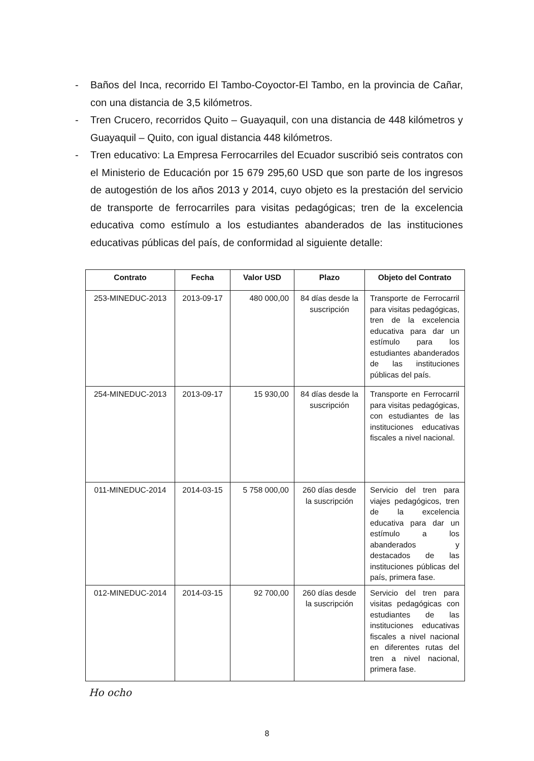- Baños del Inca, recorrido El Tambo-Coyoctor-El Tambo, en la provincia de Cañar, con una distancia de 3,5 kilómetros.
- Tren Crucero, recorridos Quito – Guayaquil, con una distancia de 448 kilómetros y Guayaquil – Quito, con igual distancia 448 kilómetros.
- Tren educativo: La Empresa Ferrocarriles del Ecuador suscribió seis contratos con el Ministerio de Educación por 15 679 295,60 USD que son parte de los ingresos de autogestión de los años 2013 y 2014, cuyo objeto es la prestación del servicio de transporte de ferrocarriles para visitas pedagógicas; tren de la excelencia educativa como estímulo a los estudiantes abanderados de las instituciones educativas públicas del país, de conformidad al siguiente detalle:
| Contrato | Fecha | Valor USD | Plazo | Objeto del Contrato |
| --- | --- | --- | --- | --- |
| 253-MINEDUC-2013 | 2013-09-17 | 480 000,00 | 84 días desde la suscripción | Transporte de Ferrocarril para visitas pedagógicas, tren de la excelencia educativa para dar un estímulo para los estudiantes abanderados de las instituciones públicas del país. |
| 254-MINEDUC-2013 | 2013-09-17 | 15 930,00 | 84 días desde la suscripción | Transporte en Ferrocarril para visitas pedagógicas, con estudiantes de las instituciones educativas fiscales a nivel nacional. |
| 011-MINEDUC-2014 | 2014-03-15 | 5 758 000,00 | 260 días desde la suscripción | Servicio del tren para viajes pedagógicos, tren de la excelencia educativa para dar un estímulo a los abanderados y destacados de las instituciones públicas del país, primera fase. |
| 012-MINEDUC-2014 | 2014-03-15 | 92 700,00 | 260 días desde la suscripción | Servicio del tren para visitas pedagógicas con estudiantes de las instituciones educativas fiscales a nivel nacional en diferentes rutas del tren a nivel nacional, primera fase. |
Ho ocho
8